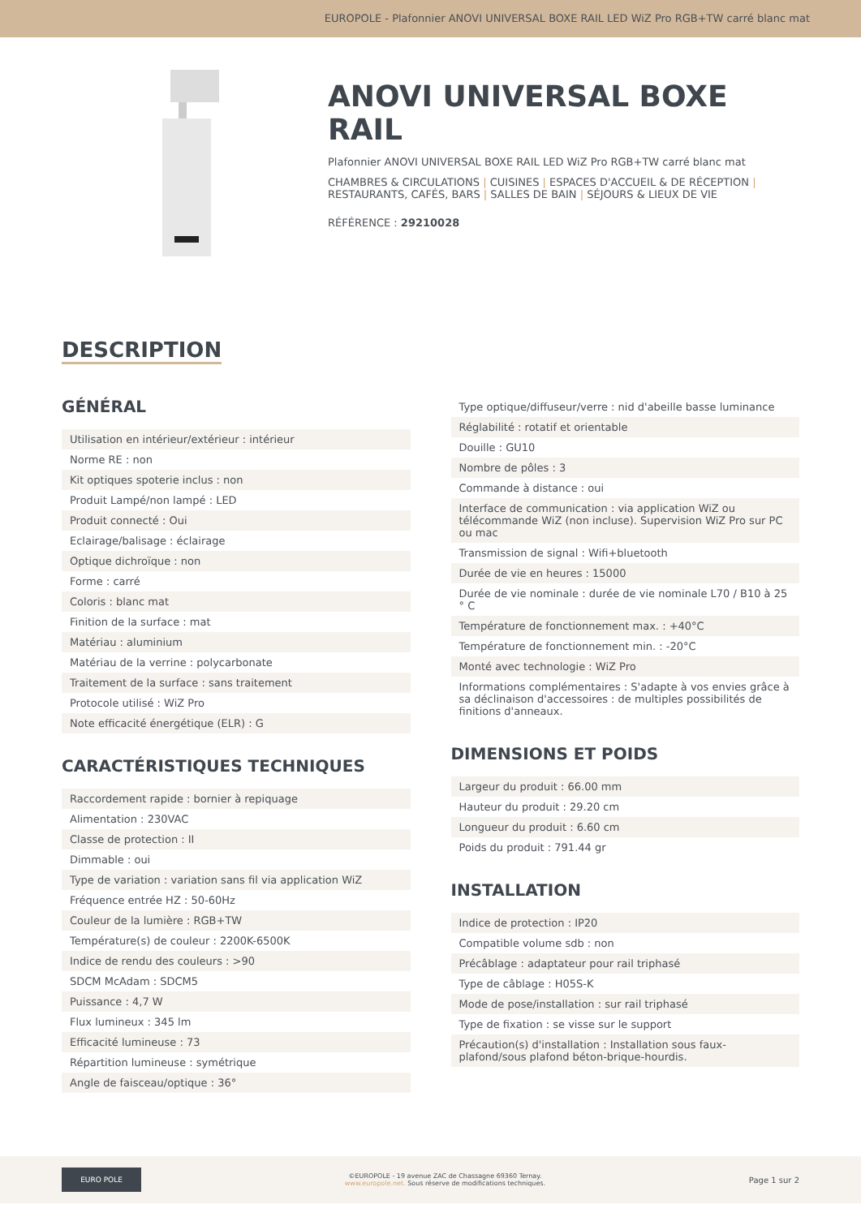EUROPOLE - Plafonnier ANOVI UNIVERSAL BOXE RAIL LED WiZ Pro RGB+TW carré blanc mat
ANOVI UNIVERSAL BOXE RAIL
Plafonnier ANOVI UNIVERSAL BOXE RAIL LED WiZ Pro RGB+TW carré blanc mat
CHAMBRES & CIRCULATIONS | CUISINES | ESPACES D'ACCUEIL & DE RÉCEPTION | RESTAURANTS, CAFÉS, BARS | SALLES DE BAIN | SÉJOURS & LIEUX DE VIE
RÉFÉRENCE : 29210028
DESCRIPTION
GÉNÉRAL
| Utilisation en intérieur/extérieur : intérieur |
| Norme RE : non |
| Kit optiques spoterie inclus : non |
| Produit Lampé/non lampé : LED |
| Produit connecté : Oui |
| Eclairage/balisage : éclairage |
| Optique dichroïque : non |
| Forme : carré |
| Coloris : blanc mat |
| Finition de la surface : mat |
| Matériau : aluminium |
| Matériau de la verrine : polycarbonate |
| Traitement de la surface : sans traitement |
| Protocole utilisé : WiZ Pro |
| Note efficacité énergétique (ELR) : G |
CARACTÉRISTIQUES TECHNIQUES
| Raccordement rapide : bornier à repiquage |
| Alimentation : 230VAC |
| Classe de protection : II |
| Dimmable : oui |
| Type de variation : variation sans fil via application WiZ |
| Fréquence entrée HZ : 50-60Hz |
| Couleur de la lumière : RGB+TW |
| Température(s) de couleur : 2200K-6500K |
| Indice de rendu des couleurs : >90 |
| SDCM McAdam : SDCM5 |
| Puissance : 4,7 W |
| Flux lumineux : 345 lm |
| Efficacité lumineuse : 73 |
| Répartition lumineuse : symétrique |
| Angle de faisceau/optique : 36° |
| Type optique/diffuseur/verre : nid d'abeille basse luminance |
| Réglabilité : rotatif et orientable |
| Douille : GU10 |
| Nombre de pôles : 3 |
| Commande à distance : oui |
| Interface de communication : via application WiZ ou télécommande WiZ (non incluse). Supervision WiZ Pro sur PC ou mac |
| Transmission de signal : Wifi+bluetooth |
| Durée de vie en heures : 15000 |
| Durée de vie nominale : durée de vie nominale L70 / B10 à 25 ° C |
| Température de fonctionnement max. : +40°C |
| Température de fonctionnement min. : -20°C |
| Monté avec technologie : WiZ Pro |
| Informations complémentaires : S'adapte à vos envies grâce à sa déclinaison d'accessoires : de multiples possibilités de finitions d'anneaux. |
DIMENSIONS ET POIDS
| Largeur du produit : 66.00 mm |
| Hauteur du produit : 29.20 cm |
| Longueur du produit : 6.60 cm |
| Poids du produit : 791.44 gr |
INSTALLATION
| Indice de protection : IP20 |
| Compatible volume sdb : non |
| Précâblage : adaptateur pour rail triphasé |
| Type de câblage : H05S-K |
| Mode de pose/installation : sur rail triphasé |
| Type de fixation : se visse sur le support |
| Précaution(s) d'installation : Installation sous faux-plafond/sous plafond béton-brique-hourdis. |
EURO POLE
©EUROPOLE - 19 avenue ZAC de Chassagne 69360 Ternay.
www.europole.net. Sous réserve de modifications techniques.
Page 1 sur 2